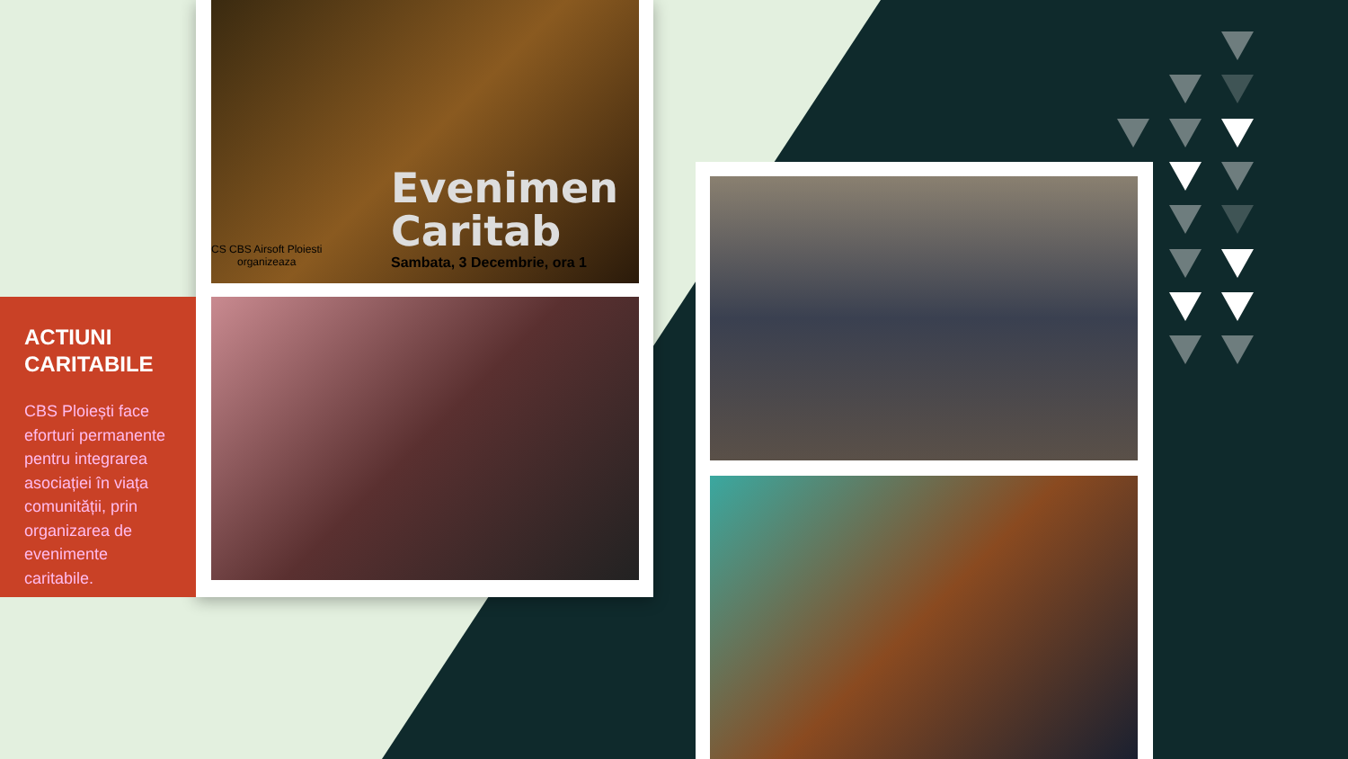Evenimen
Caritab
Sambata, 3 Decembrie, ora 1
CS CBS Airsoft Ploiesti
organizeaza
ACTIUNI CARITABILE
CBS Ploiești face eforturi permanente pentru integrarea asociației în viața comunității, prin organizarea de evenimente caritabile.